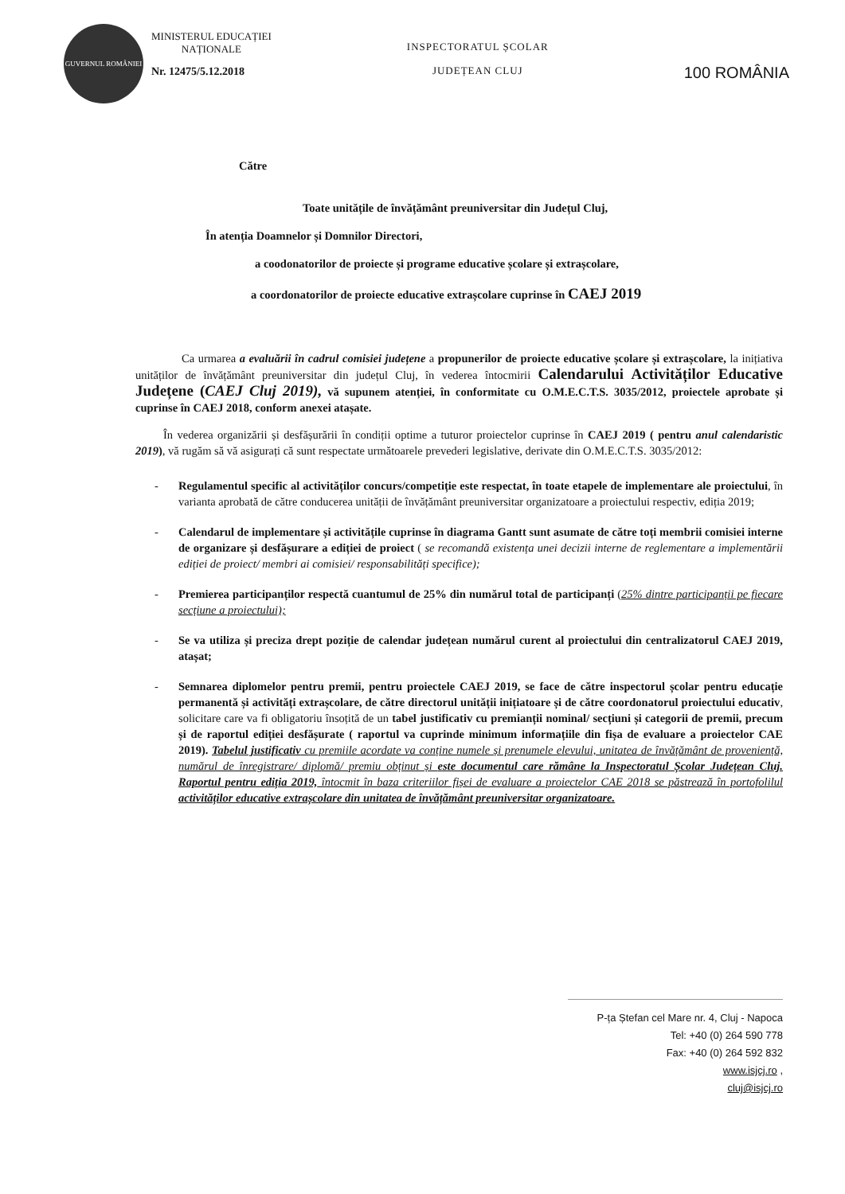GUVERNUL ROMÂNIEI
MINISTERUL EDUCAȚIEI
NAȚIONALE
Nr. 12475/5.12.2018
INSPECTORATUL ȘCOLAR
JUDEȚEAN CLUJ
100 ROMÂNIA
Către
Toate unitățile de învățământ preuniversitar din Județul Cluj,
În atenția Doamnelor și Domnilor Directori,
a coodonatorilor de proiecte și programe educative școlare și extrașcolare,
a coordonatorilor de proiecte educative extrașcolare cuprinse în CAEJ 2019
Ca urmarea a evaluării în cadrul comisiei județene a propunerilor de proiecte educative școlare și extrașcolare, la inițiativa unităților de învățământ preuniversitar din județul Cluj, în vederea întocmirii Calendarului Activităților Educative Județene (CAEJ Cluj 2019), vă supunem atenției, în conformitate cu O.M.E.C.T.S. 3035/2012, proiectele aprobate și cuprinse în CAEJ 2018, conform anexei atașate.
În vederea organizării și desfășurării în condiții optime a tuturor proiectelor cuprinse în CAEJ 2019 ( pentru anul calendaristic 2019), vă rugăm să vă asigurați că sunt respectate următoarele prevederi legislative, derivate din O.M.E.C.T.S. 3035/2012:
- Regulamentul specific al activităților concurs/competiție este respectat, în toate etapele de implementare ale proiectului, în varianta aprobată de către conducerea unității de învățământ preuniversitar organizatoare a proiectului respectiv, ediția 2019;
- Calendarul de implementare și activitățile cuprinse în diagrama Gantt sunt asumate de către toți membrii comisiei interne de organizare și desfășurare a ediției de proiect ( se recomandă existența unei decizii interne de reglementare a implementării ediției de proiect/ membri ai comisiei/ responsabilități specifice);
- Premierea participanților respectă cuantumul de 25% din numărul total de participanți (25% dintre participanții pe fiecare secțiune a proiectului);
- Se va utiliza și preciza drept poziție de calendar județean numărul curent al proiectului din centralizatorul CAEJ 2019, atașat;
- Semnarea diplomelor pentru premii, pentru proiectele CAEJ 2019, se face de către inspectorul școlar pentru educație permanentă și activități extrașcolare, de către directorul unității inițiatoare și de către coordonatorul proiectului educativ, solicitare care va fi obligatoriu însoțită de un tabel justificativ cu premianții nominal/ secțiuni și categorii de premii, precum și de raportul ediției desfășurate ( raportul va cuprinde minimum informațiile din fișa de evaluare a proiectelor CAE 2019). Tabelul justificativ cu premiile acordate va conține numele și prenumele elevului, unitatea de învățământ de proveniență, numărul de înregistrare/ diplomă/ premiu obținut și este documentul care rămâne la Inspectoratul Școlar Județean Cluj. Raportul pentru ediția 2019, întocmit în baza criteriilor fișei de evaluare a proiectelor CAE 2018 se păstrează în portofolilul activităților educative extrașcolare din unitatea de învățământ preuniversitar organizatoare.
P-ța Ștefan cel Mare nr. 4, Cluj - Napoca
Tel: +40 (0) 264 590 778
Fax: +40 (0) 264 592 832
www.isjcj.ro ,
cluj@isjcj.ro